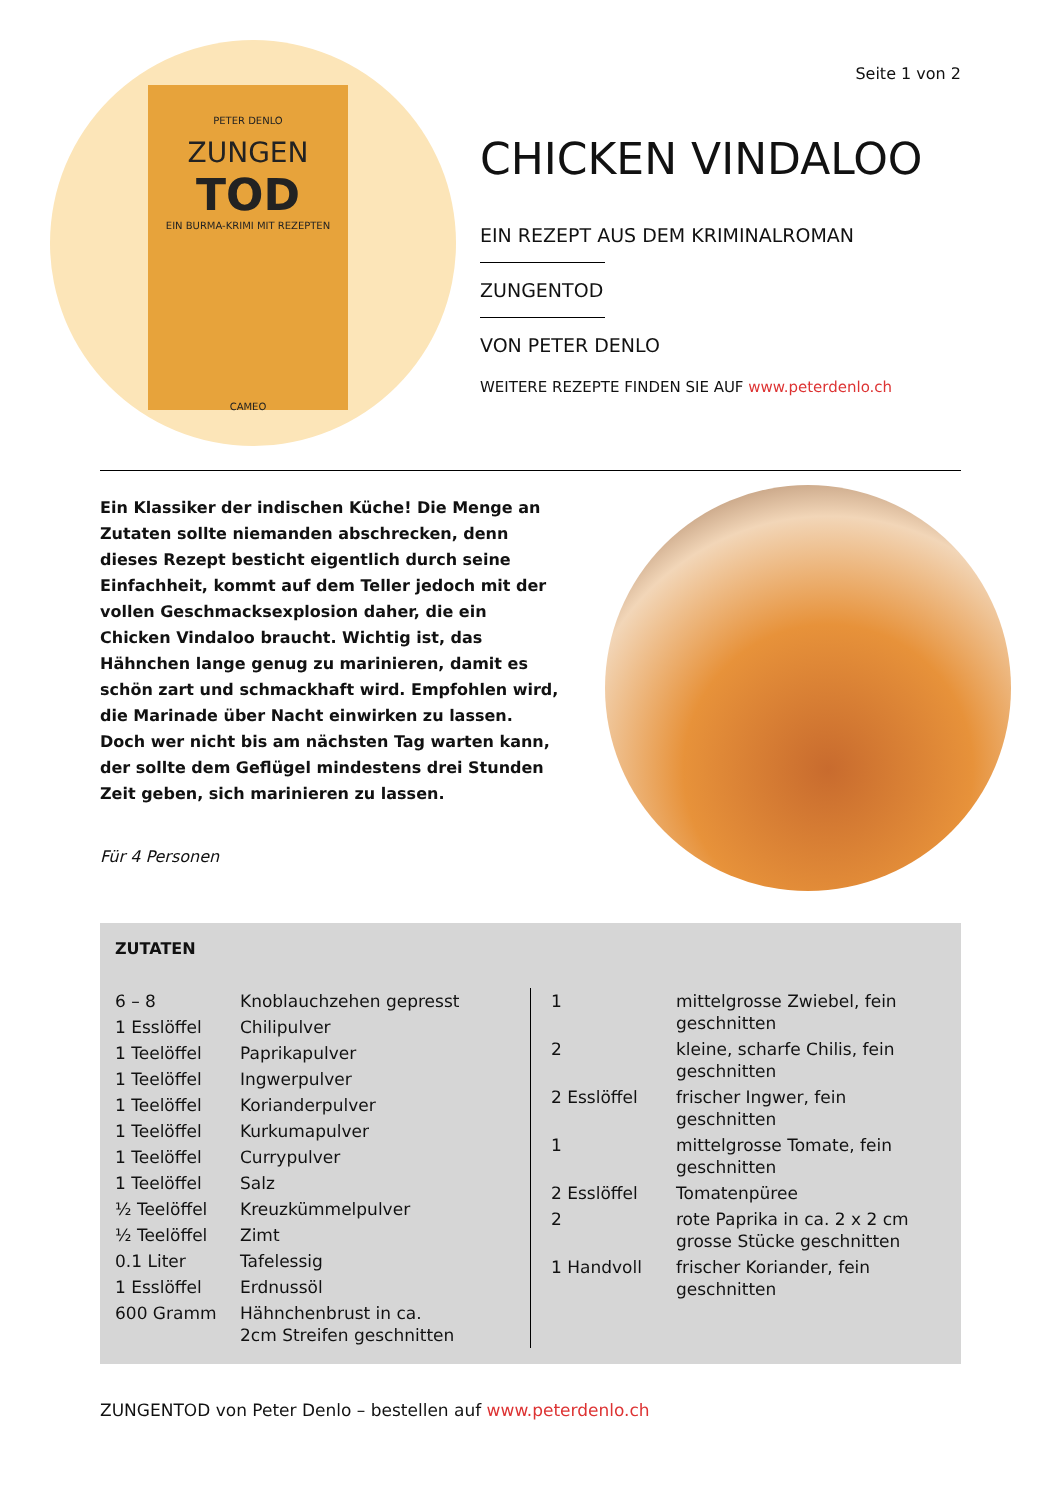PETER DENLO
ZUNGEN
TOD
EIN BURMA-KRIMI MIT REZEPTEN
CAMEO
Seite 1 von 2
CHICKEN VINDALOO
EIN REZEPT AUS DEM KRIMINALROMAN
ZUNGENTOD
VON PETER DENLO
WEITERE REZEPTE FINDEN SIE AUF www.peterdenlo.ch
Ein Klassiker der indischen Küche! Die Menge an Zutaten sollte niemanden abschrecken, denn dieses Rezept besticht eigentlich durch seine Einfachheit, kommt auf dem Teller jedoch mit der vollen Geschmacksexplosion daher, die ein Chicken Vindaloo braucht. Wichtig ist, das Hähnchen lange genug zu marinieren, damit es schön zart und schmackhaft wird. Empfohlen wird, die Marinade über Nacht einwirken zu lassen. Doch wer nicht bis am nächsten Tag warten kann, der sollte dem Geflügel mindestens drei Stunden Zeit geben, sich marinieren zu lassen.
Für 4 Personen
ZUTATEN
| 6 – 8 | Knoblauchzehen gepresst |
| 1 Esslöffel | Chilipulver |
| 1 Teelöffel | Paprikapulver |
| 1 Teelöffel | Ingwerpulver |
| 1 Teelöffel | Korianderpulver |
| 1 Teelöffel | Kurkumapulver |
| 1 Teelöffel | Currypulver |
| 1 Teelöffel | Salz |
| ½ Teelöffel | Kreuzkümmelpulver |
| ½ Teelöffel | Zimt |
| 0.1 Liter | Tafelessig |
| 1 Esslöffel | Erdnussöl |
| 600 Gramm | Hähnchenbrust in ca. 2cm Streifen geschnitten |
| 1 | mittelgrosse Zwiebel, fein geschnitten |
| 2 | kleine, scharfe Chilis, fein geschnitten |
| 2 Esslöffel | frischer Ingwer, fein geschnitten |
| 1 | mittelgrosse Tomate, fein geschnitten |
| 2 Esslöffel | Tomatenpüree |
| 2 | rote Paprika in ca. 2 x 2 cm grosse Stücke geschnitten |
| 1 Handvoll | frischer Koriander, fein geschnitten |
ZUNGENTOD von Peter Denlo – bestellen auf www.peterdenlo.ch